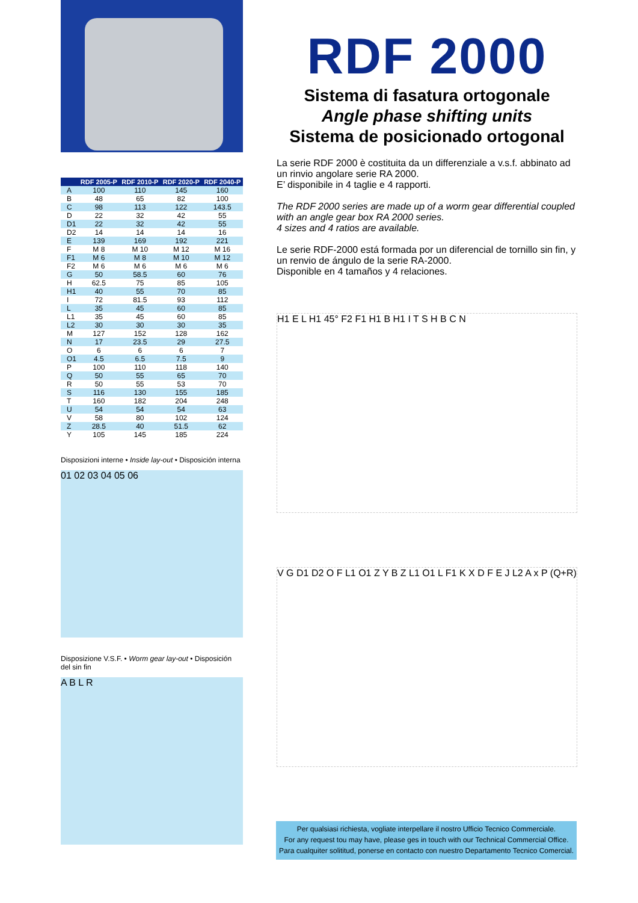| | RDF 2005-P | RDF 2010-P | RDF 2020-P | RDF 2040-P |
| --- | --- | --- | --- | --- |
| A | 100 | 110 | 145 | 160 |
| B | 48 | 65 | 82 | 100 |
| C | 98 | 113 | 122 | 143.5 |
| D | 22 | 32 | 42 | 55 |
| D1 | 22 | 32 | 42 | 55 |
| D2 | 14 | 14 | 14 | 16 |
| E | 139 | 169 | 192 | 221 |
| F | M 8 | M 10 | M 12 | M 16 |
| F1 | M 6 | M 8 | M 10 | M 12 |
| F2 | M 6 | M 6 | M 6 | M 6 |
| G | 50 | 58.5 | 60 | 76 |
| H | 62.5 | 75 | 85 | 105 |
| H1 | 40 | 55 | 70 | 85 |
| I | 72 | 81.5 | 93 | 112 |
| L | 35 | 45 | 60 | 85 |
| L1 | 35 | 45 | 60 | 85 |
| L2 | 30 | 30 | 30 | 35 |
| M | 127 | 152 | 128 | 162 |
| N | 17 | 23.5 | 29 | 27.5 |
| O | 6 | 6 | 6 | 7 |
| O1 | 4.5 | 6.5 | 7.5 | 9 |
| P | 100 | 110 | 118 | 140 |
| Q | 50 | 55 | 65 | 70 |
| R | 50 | 55 | 53 | 70 |
| S | 116 | 130 | 155 | 185 |
| T | 160 | 182 | 204 | 248 |
| U | 54 | 54 | 54 | 63 |
| V | 58 | 80 | 102 | 124 |
| Z | 28.5 | 40 | 51.5 | 62 |
| Y | 105 | 145 | 185 | 224 |
Disposizioni interne • Inside lay-out • Disposición interna
01 02 03 04 05 06
Disposizione V.S.F. • Worm gear lay-out • Disposición del sin fin
A B L R
RDF 2000
Sistema di fasatura ortogonale
Angle phase shifting units
Sistema de posicionado ortogonal
La serie RDF 2000 è costituita da un differenziale a v.s.f. abbinato ad un rinvio angolare serie RA 2000.
E’ disponibile in 4 taglie e 4 rapporti.
The RDF 2000 series are made up of a worm gear differential coupled with an angle gear box RA 2000 series.
4 sizes and 4 ratios are available.
Le serie RDF-2000 está formada por un diferencial de tornillo sin fin, y un renvio de ángulo de la serie RA-2000.
Disponible en 4 tamaños y 4 relaciones.
H1 E L H1 45° F2 F1 H1 B H1 I T S H B C N
V G D1 D2 O F L1 O1 Z Y B Z L1 O1 L F1 K X D F E J L2 A x P (Q+R)
Per qualsiasi richiesta, vogliate interpellare il nostro Ufficio Tecnico Commerciale.
For any request tou may have, please ges in touch with our Technical Commercial Office.
Para cualquiter solititud, ponerse en contacto con nuestro Departamento Tecnico Comercial.